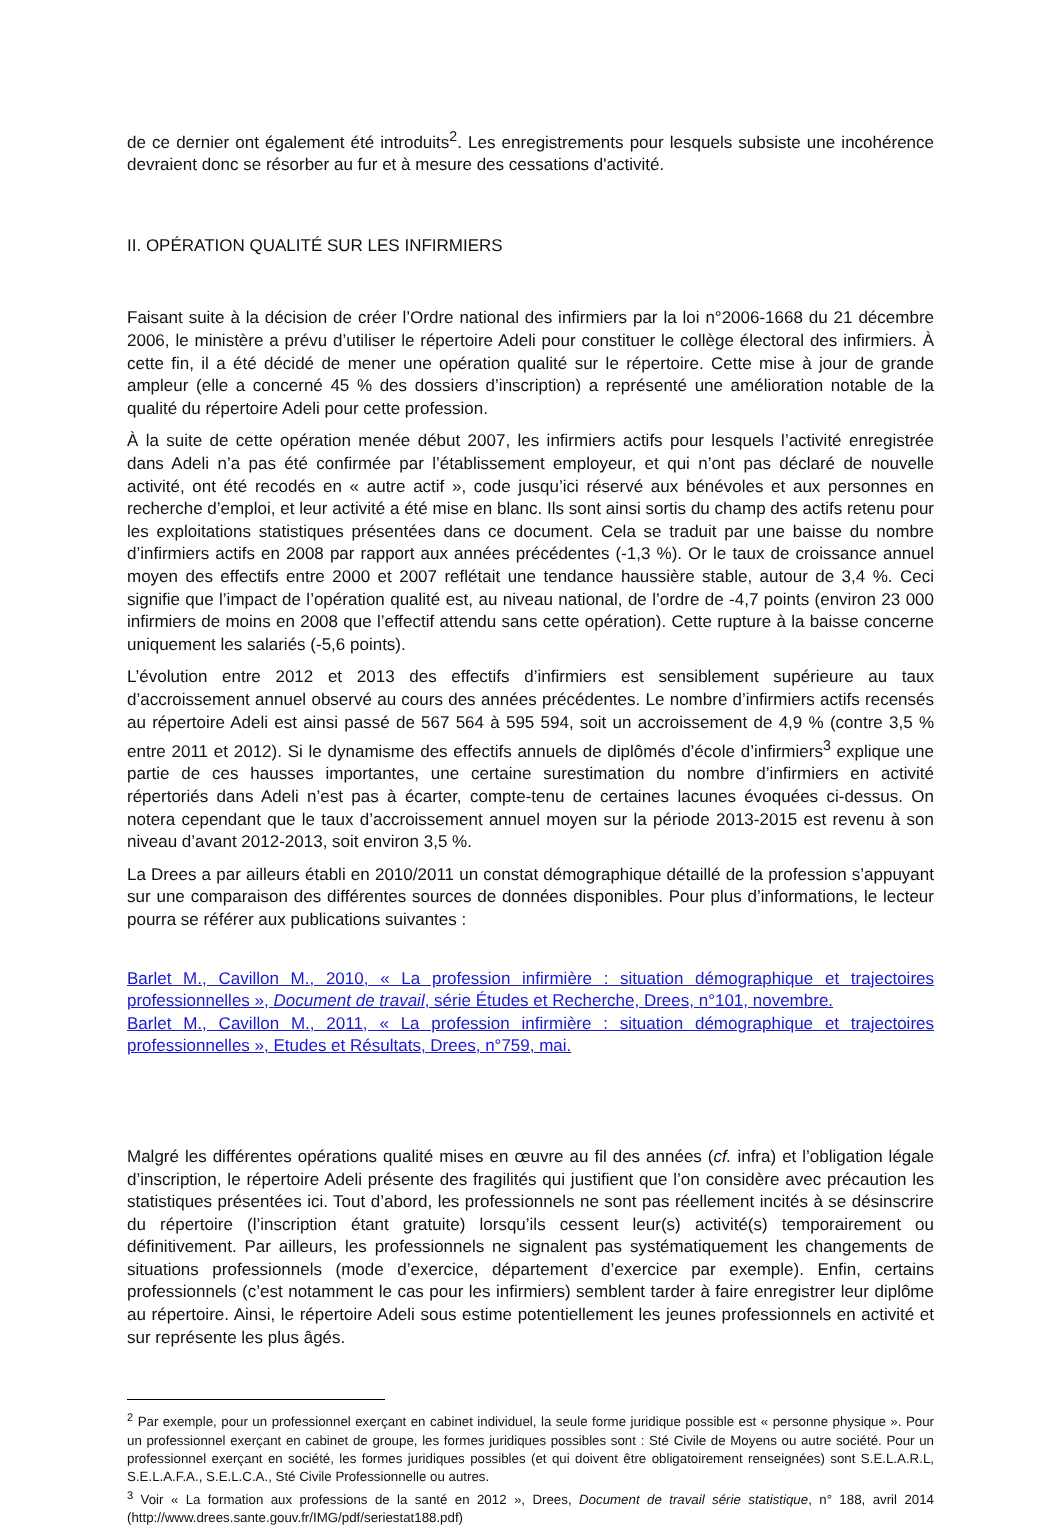de ce dernier ont également été introduits<sup>2</sup>. Les enregistrements pour lesquels subsiste une incohérence devraient donc se résorber au fur et à mesure des cessations d'activité.
II. OPÉRATION QUALITÉ SUR LES INFIRMIERS
Faisant suite à la décision de créer l’Ordre national des infirmiers par la loi n°2006-1668 du 21 décembre 2006, le ministère a prévu d’utiliser le répertoire Adeli pour constituer le collège électoral des infirmiers. À cette fin, il a été décidé de mener une opération qualité sur le répertoire. Cette mise à jour de grande ampleur (elle a concerné 45 % des dossiers d’inscription) a représenté une amélioration notable de la qualité du répertoire Adeli pour cette profession.
À la suite de cette opération menée début 2007, les infirmiers actifs pour lesquels l’activité enregistrée dans Adeli n’a pas été confirmée par l’établissement employeur, et qui n’ont pas déclaré de nouvelle activité, ont été recodés en « autre actif », code jusqu’ici réservé aux bénévoles et aux personnes en recherche d’emploi, et leur activité a été mise en blanc. Ils sont ainsi sortis du champ des actifs retenu pour les exploitations statistiques présentées dans ce document. Cela se traduit par une baisse du nombre d’infirmiers actifs en 2008 par rapport aux années précédentes (-1,3 %). Or le taux de croissance annuel moyen des effectifs entre 2000 et 2007 reflétait une tendance haussière stable, autour de 3,4 %. Ceci signifie que l’impact de l’opération qualité est, au niveau national, de l’ordre de -4,7 points (environ 23 000 infirmiers de moins en 2008 que l’effectif attendu sans cette opération). Cette rupture à la baisse concerne uniquement les salariés (-5,6 points).
L’évolution entre 2012 et 2013 des effectifs d’infirmiers est sensiblement supérieure au taux d’accroissement annuel observé au cours des années précédentes. Le nombre d’infirmiers actifs recensés au répertoire Adeli est ainsi passé de 567 564 à 595 594, soit un accroissement de 4,9 % (contre 3,5 % entre 2011 et 2012). Si le dynamisme des effectifs annuels de diplômés d’école d’infirmiers<sup>3</sup> explique une partie de ces hausses importantes, une certaine surestimation du nombre d’infirmiers en activité répertoriés dans Adeli n’est pas à écarter, compte-tenu de certaines lacunes évoquées ci-dessus. On notera cependant que le taux d’accroissement annuel moyen sur la période 2013-2015 est revenu à son niveau d’avant 2012-2013, soit environ 3,5 %.
La Drees a par ailleurs établi en 2010/2011 un constat démographique détaillé de la profession s’appuyant sur une comparaison des différentes sources de données disponibles. Pour plus d’informations, le lecteur pourra se référer aux publications suivantes :
Barlet M., Cavillon M., 2010, « La profession infirmière : situation démographique et trajectoires professionnelles », Document de travail, série Études et Recherche, Drees, n°101, novembre.
Barlet M., Cavillon M., 2011, « La profession infirmière : situation démographique et trajectoires professionnelles », Etudes et Résultats, Drees, n°759, mai.
Malgré les différentes opérations qualité mises en œuvre au fil des années (cf. infra) et l’obligation légale d’inscription, le répertoire Adeli présente des fragilités qui justifient que l’on considère avec précaution les statistiques présentées ici. Tout d’abord, les professionnels ne sont pas réellement incités à se désinscrire du répertoire (l’inscription étant gratuite) lorsqu’ils cessent leur(s) activité(s) temporairement ou définitivement. Par ailleurs, les professionnels ne signalent pas systématiquement les changements de situations professionnels (mode d’exercice, département d’exercice par exemple). Enfin, certains professionnels (c’est notamment le cas pour les infirmiers) semblent tarder à faire enregistrer leur diplôme au répertoire. Ainsi, le répertoire Adeli sous estime potentiellement les jeunes professionnels en activité et sur représente les plus âgés.
<sup>2</sup> Par exemple, pour un professionnel exerçant en cabinet individuel, la seule forme juridique possible est « personne physique ». Pour un professionnel exerçant en cabinet de groupe, les formes juridiques possibles sont : Sté Civile de Moyens ou autre société. Pour un professionnel exerçant en société, les formes juridiques possibles (et qui doivent être obligatoirement renseignées) sont S.E.L.A.R.L, S.E.L.A.F.A., S.E.L.C.A., Sté Civile Professionnelle ou autres.
<sup>3</sup> Voir « La formation aux professions de la santé en 2012 », Drees, Document de travail série statistique, n° 188, avril 2014 (http://www.drees.sante.gouv.fr/IMG/pdf/seriestat188.pdf)